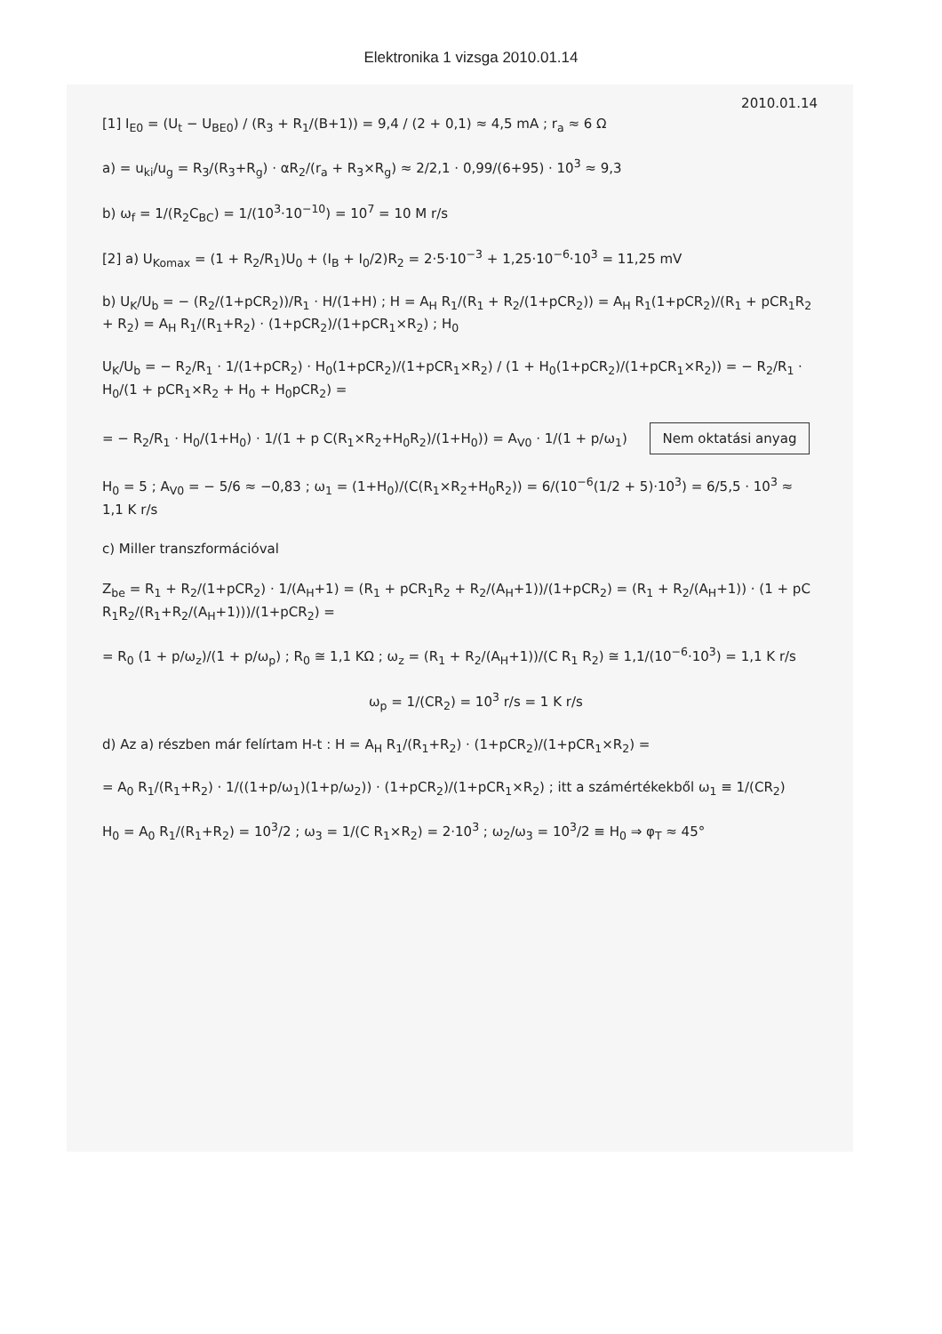Elektronika 1 vizsga 2010.01.14
2010.01.14
[1] I<sub>E0</sub> = (U<sub>t</sub> − U<sub>BE0</sub>) / (R<sub>3</sub> + R<sub>1</sub>/(B+1)) = 9,4 / (2 + 0,1) ≈ 4,5 mA ; r<sub>a</sub> ≈ 6 Ω
a) = u<sub>ki</sub>/u<sub>g</sub> = R<sub>3</sub>/(R<sub>3</sub>+R<sub>g</sub>) · αR<sub>2</sub>/(r<sub>a</sub> + R<sub>3</sub>×R<sub>g</sub>) ≈ 2/2,1 · 0,99/(6+95) · 10<sup>3</sup> ≈ 9,3
b) ω<sub>f</sub> = 1/(R<sub>2</sub>C<sub>BC</sub>) = 1/(10<sup>3</sup>·10<sup>−10</sup>) = 10<sup>7</sup> = 10 M r/s
[2] a) U<sub>Komax</sub> = (1 + R<sub>2</sub>/R<sub>1</sub>)U<sub>0</sub> + (I<sub>B</sub> + I<sub>0</sub>/2)R<sub>2</sub> = 2·5·10<sup>−3</sup> + 1,25·10<sup>−6</sup>·10<sup>3</sup> = 11,25 mV
b) U<sub>K</sub>/U<sub>b</sub> = − (R<sub>2</sub>/(1+pCR<sub>2</sub>))/R<sub>1</sub> · H/(1+H) ; H = A<sub>H</sub> R<sub>1</sub>/(R<sub>1</sub> + R<sub>2</sub>/(1+pCR<sub>2</sub>)) = A<sub>H</sub> R<sub>1</sub>(1+pCR<sub>2</sub>)/(R<sub>1</sub> + pCR<sub>1</sub>R<sub>2</sub> + R<sub>2</sub>) = A<sub>H</sub> R<sub>1</sub>/(R<sub>1</sub>+R<sub>2</sub>) · (1+pCR<sub>2</sub>)/(1+pCR<sub>1</sub>×R<sub>2</sub>) ; H<sub>0</sub>
U<sub>K</sub>/U<sub>b</sub> = − R<sub>2</sub>/R<sub>1</sub> · 1/(1+pCR<sub>2</sub>) · H<sub>0</sub>(1+pCR<sub>2</sub>)/(1+pCR<sub>1</sub>×R<sub>2</sub>) / (1 + H<sub>0</sub>(1+pCR<sub>2</sub>)/(1+pCR<sub>1</sub>×R<sub>2</sub>)) = − R<sub>2</sub>/R<sub>1</sub> · H<sub>0</sub>/(1 + pCR<sub>1</sub>×R<sub>2</sub> + H<sub>0</sub> + H<sub>0</sub>pCR<sub>2</sub>) =
= − R<sub>2</sub>/R<sub>1</sub> · H<sub>0</sub>/(1+H<sub>0</sub>) · 1/(1 + p C(R<sub>1</sub>×R<sub>2</sub>+H<sub>0</sub>R<sub>2</sub>)/(1+H<sub>0</sub>)) = A<sub>V0</sub> · 1/(1 + p/ω<sub>1</sub>) Nem oktatási anyag
H<sub>0</sub> = 5 ; A<sub>V0</sub> = − 5/6 ≈ −0,83 ; ω<sub>1</sub> = (1+H<sub>0</sub>)/(C(R<sub>1</sub>×R<sub>2</sub>+H<sub>0</sub>R<sub>2</sub>)) = 6/(10<sup>−6</sup>(1/2 + 5)·10<sup>3</sup>) = 6/5,5 · 10<sup>3</sup> ≈ 1,1 K r/s
c) Miller transzformációval
Z<sub>be</sub> = R<sub>1</sub> + R<sub>2</sub>/(1+pCR<sub>2</sub>) · 1/(A<sub>H</sub>+1) = (R<sub>1</sub> + pCR<sub>1</sub>R<sub>2</sub> + R<sub>2</sub>/(A<sub>H</sub>+1))/(1+pCR<sub>2</sub>) = (R<sub>1</sub> + R<sub>2</sub>/(A<sub>H</sub>+1)) · (1 + pC R<sub>1</sub>R<sub>2</sub>/(R<sub>1</sub>+R<sub>2</sub>/(A<sub>H</sub>+1)))/(1+pCR<sub>2</sub>) =
= R<sub>0</sub> (1 + p/ω<sub>z</sub>)/(1 + p/ω<sub>p</sub>) ; R<sub>0</sub> ≅ 1,1 KΩ ; ω<sub>z</sub> = (R<sub>1</sub> + R<sub>2</sub>/(A<sub>H</sub>+1))/(C R<sub>1</sub> R<sub>2</sub>) ≅ 1,1/(10<sup>−6</sup>·10<sup>3</sup>) = 1,1 K r/s
ω<sub>p</sub> = 1/(CR<sub>2</sub>) = 10<sup>3</sup> r/s = 1 K r/s
d) Az a) részben már felírtam H-t : H = A<sub>H</sub> R<sub>1</sub>/(R<sub>1</sub>+R<sub>2</sub>) · (1+pCR<sub>2</sub>)/(1+pCR<sub>1</sub>×R<sub>2</sub>) =
= A<sub>0</sub> R<sub>1</sub>/(R<sub>1</sub>+R<sub>2</sub>) · 1/((1+p/ω<sub>1</sub>)(1+p/ω<sub>2</sub>)) · (1+pCR<sub>2</sub>)/(1+pCR<sub>1</sub>×R<sub>2</sub>) ; itt a számértékekből ω<sub>1</sub> ≡ 1/(CR<sub>2</sub>)
H<sub>0</sub> = A<sub>0</sub> R<sub>1</sub>/(R<sub>1</sub>+R<sub>2</sub>) = 10<sup>3</sup>/2 ; ω<sub>3</sub> = 1/(C R<sub>1</sub>×R<sub>2</sub>) = 2·10<sup>3</sup> ; ω<sub>2</sub>/ω<sub>3</sub> = 10<sup>3</sup>/2 ≡ H<sub>0</sub> ⇒ φ<sub>T</sub> ≈ 45°